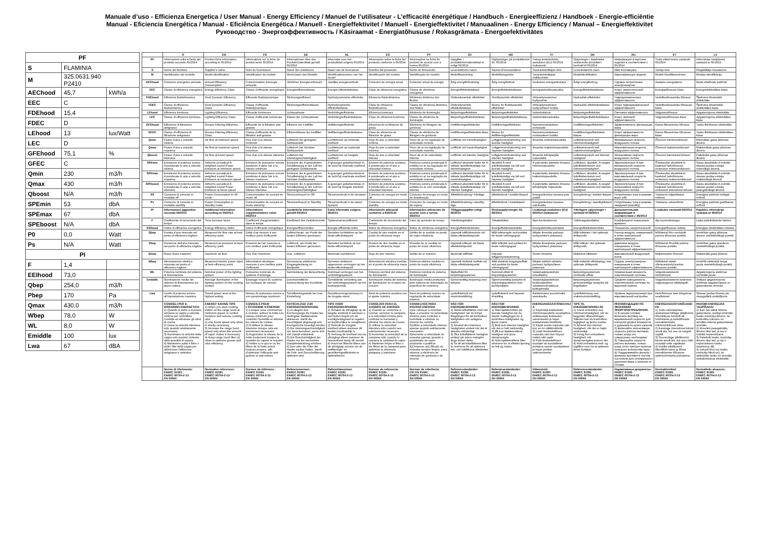Manuale d’uso - Efficienza Energetica / User Manual - Energy Efficiency / Manuel de l’utilisateur - L’efficacité énergétique / Handbuch - Energieeffizienz / Handboek - Energie-efficiëntie
Manual - Eficiencia Energética / Manual - Eficiência Energética / Manuell - Energieffektivitet / Manuell - Energieffektivitet / Manuaalinen - Energy Efficiency / Manual – Energieffektivitet
Руководство - Энергоэффективность / Käsiraamat - Energiatõhususe / Rokasgrāmata - Energoefektivitātes
| PF | | |
| --- | --- | --- |
| S | FLAMINIA | |
| M | 325.0631.940 P2410 | |
| AEChood | 45,7 | kWh/a |
| EEC | C | |
| FDEhood | 15,4 | |
| FDEC | D | |
| LEhood | 13 | lux/Watt |
| LEC | D | |
| GFEhood | 75,1 | % |
| GFEC | C | |
| Qmin | 230 | m3/h |
| Qmax | 430 | m3/h |
| Qboost | N/A | m3/h |
| SPEmin | 53 | dbA |
| SPEmax | 67 | dbA |
| SPEboost | N/A | dbA |
| P0 | 0,0 | Watt |
| Ps | N/A | Watt |
| PI | | |
| F | 1,4 | |
| EEIhood | 73,0 | |
| Qbep | 254,0 | m3/h |
| Pbep | 170 | Pa |
| Qmax | 430,0 | m3/h |
| Wbep | 78,0 | W |
| WL | 8,0 | W |
| Emiddle | 100 | lux |
| Lwa | 67 | dBA |
| | IT | EN | FR | DE | NL | ES | PT | SV | NO | FI | DK | RU | ET | LV |
| --- | --- | --- | --- | --- | --- | --- | --- | --- | --- | --- | --- | --- | --- | --- |
| PF | Informazioni sulla scheda del prodotto secondo 65/2014 | Product fiche information, according to 65/2014 | Informations sur la fiche du produit selon 65/2014 | Informationen über das Produkt-Datenblatt gemäß 65/2014 | Informatie over het productblad volgens 65/2014 | Información sobre la ficha del producto conforme a 65/2014 | Informações na ficha do produto de acordo com a norma 65/2014 | Uppgifter i produktinformationsblad et enligt 65/2014 | Opplysninger på produktkortet iht. 65/2014 | Tietoja tuotetiedoista asetuksen (EU) 65/2014 mukaisesti | Oplysninger i databladet vedrørende produktet i henhold til 65/2014 | Информация в карточке изделия в соответствии с 65/2014 | Toote etiketi teave vastavalt 65/2014 | Informācija marķējumā saskaņā ar 65/2014 |
| S | Nome del fornitore | Supplier's name | Nom du fournisseur | Name des Zulieferers | Naam van de leverancier | Nombre del proveedor | Nome do fornecedor | Leverantörens namn | Navnet til leverandøren | Tavarantoimittajan nimi | Leverandørens navn | Имя поставщика | Tarnija nimi | Piegādātāja nosaukums |
| M | Identificativo del modello | Model identification | Identification du modèle | Ident-Daten des Modells | Identificatienummer van het model | Identificación del modelo | Identificação do modelo | Modellbeteckning | Modellbetegnelse | Tavarantoimittajan mallitunniste | Modelidentifikation | Идентификация модели | Mudeli identifitseerimine | Modeļa identifikācija |
| AEChood | Consumo energetico annuale | Annual Efficiency Consumption | Consommation d'énergie annuelle | Jährlicher Energieverbrauch | Jaarlijks energieverbruik | Consumo de energía anual | Consumo anual de energia | Årlig energiförbrukning | Årlig energiforbruk | Vuotuinen energiankulutus | Årligt energiforbrug | Годовое потребление электроэнергии | Aastane energiatarve | Gada efektīvais patēriņš |
| EEC | Classe di efficienza energetica | Energy Efficiency Class | Classe d'efficacité énergétique | Energieeffizienzklasse | Energie-efficiëntieklasse | Clase de eficiencia energética | Classe de eficiência energética | Energieffektivitetsklass | Energieffektivitetsklasse | Energiatehokkuusluokka | Energieffektivitetsklasse | Класс энергетической эффективности | Energiatõhususe klass | Energoefektivitātes klase |
| FDEhood | Efficienza fluidodinamica | Fluid Dynamic Efficiency | Efficacité fluidodynamique | Strömungseffizienz | Hydrodynamische efficiëntie | Eficiencia fluidodinámica | Eficiência dinâmica dos fluidos | Flödesdynamisk effektivitet | Fluiddynamisk effektivitet | Virtausdynaaminen hyötysuhde | Hydraulisk effektivitet | Гидродинамическая эффективность | Vedelikudünaamika tõhusus | Šķidruma dinamiskā efektivitāte |
| FDEC | Classe di efficienza fluidodinamica | Fluid Dynamic Efficiency Class | Classe d'efficacité fluidodynamique | Strömungseffizienzklasse | Hydrodynamische efficiëntieklasse | Clase de eficiencia fluidodinámica | Classe de eficiência dinâmica dos fluidos | Flödesdynamisk effektivitetsklass | Klasse for fluiddynamisk effektivitet | Virtausdynaamisen hyötysuhteen luokka | Hydraulisk effektivitetsklasse | Класс гидродинамической эффективности | Vedelikudünaamika tõhususe klass | Šķidruma dinamiskās efektivitātes klase |
| LEhood | Efficienza luminosa | Lighting Efficiency | Efficacité lumineuse | Lichtausbeute | Verlichtingsefficiëntie | Eficiencia luminosa | Eficiência de iluminação | Belysningseffektivitet | Belysningseffektivitet | Valotehokkuus | Belysningseffektivitet | Световая эффективность | Valgustustõhusus | Apgaismojuma efektivitāte |
| LEC | Classe di efficienza luminosa | Lighting Efficiency Class | Classe d'efficacité lumineuse | Klasse der Lichtausbeute | Verlichtingsefficiëntieklasse | Clase de eficiencia luminosa | Classe de eficiência de iluminação | Belysningseffektivitetsklass | Belysningseffektivitetsklasse | Valotehokkuusluokka | Belysningseffektivitetsklasse | Класс световой эффективности | Valgustustõhususe klass | Apgaismojuma efektivitātes klase |
| GFEhood | Efficienza di filtrazione antigrasso | Grease Filtering Efficiency | Efficacité de la filtration anti-graisse | Effizienz der Fettfilter | Vetfilteringsefficiëntie | Eficiencia de la filtración de grasa | Eficiência de filtragem de gorduras | Fettfiltreringseffektivitet | Fettfiltreringseffektivitet | Rasvansuodatuksen erotusaste | Fedtfiltreringseffektivitet | Эффективность фильтрации жира | Rasva filtreerimise tõhusus | Tauku filtrēšanas efektivitāte |
| GFEC | Classe di efficienza di filtrazione antigrasso | Grease Filtering Efficiency Class | Classe d'efficacité de la filtration anti-graisse | Effizienzklasse der Fettfilter | Vetfilteringsefficiëntieklasse | Clase de eficiencia de filtración de grasa | Classe de eficiência de filtragem de gorduras | Fettfiltreringseffektivitets klass | Klasse for fettfiltreringseffektivitet | Rasvansuodatuksen erotusasteen luokka | Fedtfiltreringseffektivitets klasse | Класс эффективности фильтрации жира | Rasva filtreerimise tõhususe klass | Tauku filtrēšanas efektivitātes klase |
| Qmin | Flusso d'aria a velocità minima | Air flow at minimum speed | Flux d'air à la vitesse minimum | Luftstrom bei geringster Gebläsestufe | Luchtstroom op minimale snelheid | Flujo de aire a velocidad mínima | Fluxo de ar na regulação de velocidade mínima | Luftflöde vid minimihastighet | Luftgjennomstrømming ved laveste hastighet | Ilmavirta miniminopeudella | Luftstrømsværdi ved minimumshastighed | Минимальная скорость воздушного потока | Õhuvool miinimumkiirusel | Minimālais gaisa plūsmas ātrums |
| Qmax | Flusso d'aria a velocità massima | Air flow at maximum speed | Flux d'air à la vitesse maximum | Luftstrom bei höchster Gebläsestufe | Luchtstroom op maximale snelheid | Flujo de aire a velocidad máxima | Fluxo de ar na regulação de velocidade máxima | Luftflöde vid maximihastighet | Luftgjennomstrømming ved høyeste hastighet | Ilmavirta maksiminopeudella | Luftstrømsværdi ved maksimumshastighed | Максимальная скорость воздушного потока | Õhuvool maksimumkiirusel | Maksimālais gaisa plūsmas ātrums |
| Qboost | Flusso d'aria a velocità intensiva | Air flow at boost speed | Flux d'air à la vitesse intensive | Luftstrom bei Intensivgeschwindigkeit | Luchtstroom op hoogste snelheid | Flujo de aire a velocidad intensa | Fluxo de ar de velocidade intensa | Luftflöde vid intensiv hastighet | Luftgjennomstrømming ved intensiv hastighet | Ilmavirta kiihdytetyllä nopeudella | Luftstrømsværdi ved intensiv hastighed | Интенсивная скорость воздушного потока | Õhuvool intensiivsel kiirusel | Palielināts gaisa plūsmas ātrums |
| SPEmin | Emissione di potenza sonora A ponderata in aria a velocità minima | Airborne acoustical A-weighted sound Power Emission at minimum speed | Émission de puissance sonore pondérée A dans l'air à la vitesse minimum | Emission der A-gewichteten Schallleistung in der Luft bei geringster Gebläsestufe | A-gewogen geluidsemissie in de lucht bij minimale snelheid | Emisión de potencia acústica A ponderada en el aire a velocidad mínima | Potência sonora ponderada A emitida no ar na regulação de velocidade mínima | Luftburet akustiskt buller för A-viktade ljudeffektutsläpp vid minimihastighet | Akustisk A-veid lydeffektutslipp via luft ved laveste hastighet | A-painotettu ääniteho ilmassa miniminopeudella | Luftbåren, akustisk, A-vægtet lydeffektemission ved minimumshastighed | Звукоизлучение A при минимальной скорости воздушного потока | Õhukaudne akustiline A-kaalutud helivõimsuse emissioon miinimumkiirusel | Gaisa akustiskās A-svērtās skaņas jaudas emisija minimālajā ātrumā |
| SPEmax | Emissione di potenza sonora A ponderata in aria a velocità massima | Airborne acoustical A-weighted sound Power Emission at maximum speed | Émission de puissance sonore pondérée A dans l'air à la vitesse maximum | Emission der A-gewichteten Schallleistung in der Luft bei höchster Gebläsestufe | A-gewogen geluidsemissie in de lucht bij maximale snelheid | Emisión de potencia acústica A ponderada en el aire a velocidad máxima | Potência sonora ponderada A emitida no ar na regulação de velocidade máxima | Luftburet akustiskt buller för A-viktade ljudeffektutsläpp vid maximihastighet | Akustisk A-veid lydeffektutslipp via luft ved høyeste hastighet | A-painotettu ääniteho ilmassa maksiminopeudella | Luftbåren, akustisk, A-vægtet lydeffektemission ved maksimumshastighed | Звукоизлучение A при максимальной скорости воздушного потока | Õhukaudne akustiline A-kaalutud helivõimsuse emissioon maksimumkiirusel | Gaisa akustiskās A-svērtās skaņas jaudas emisija maksimālajā ātrumā |
| SPEboost | Emissione di potenza sonora A ponderata in aria a velocità intensiva | Airborne acoustical A-weighted sound Power Emission at boost speed | Émission de puissance sonore pondérée A dans l'air à la vitesse intensive | Emission der A-gewichteten Schallleistung in der Luft bei Intensivgeschwindigkeit | A-gewogen geluidsemissie in de lucht bij hoogste snelheid | Emisión de potencia acústica A ponderada en el aire a velocidad intensiva | Potência sonora ponderada A emitida no ar com velocidade intensa | Luftburet akustiskt buller för A-viktade ljudeffektutsläpp vid intensiv hastighet | Akustisk A-veid lydeffektutslipp via luft ved intensiv hastighet | A-painotettu ääniteho ilmassa kiihdytetyllä nopeudella | Luftbåren, akustisk, A-vægtet lydeffektemission ved intensiv hastighed | Звукоизлучение A при интенсивной скорости воздушного потока | Õhukaudne akustiline A-kaalutud helivõimsuse emissioon intensiivsel kiirusel | Gaisa akustiskās A-svērtās skaņas jaudas emisija paaugstinātajā ātrumā |
| P0 | Consumo di corrente in modalità off | Power Consumption in off mode | Consommation de courant en mode off | Stromverbrauch in Off | Stroomverbruik in de uit-stand | Consumo de energía en modo off | Consumo de energia no modo de desativação | Effektförbrukning i frånläge | Effektforbruk i avslått tilstand | Energiankulutus tavassa pois päältä | Energiforbrug i slukket tilstand | Потребление тока в режиме выкл (off) | Toitetarve väljalülitatud režiimis | Enerģijas patēriņš izslēgtā režīmā |
| Ps | Consumo di corrente in modalità standby | Power Consumption in standby mode | Consommation de courant en mode stand-by | Stromverbrauch in Standby | Stroomverbruik in de stand-bystand | Consumo de energía en modo standby | Consumo de energia no modo de espera | Effektförbrukning i standby-läge | Effektforbruk i hviletilstand | Energiankulutus tavassa valmiustila | Energiforbrug i standbytilstand | Потребление тока в режиме ожидания (standby) | Toitetarve ooterežiimis | Enerģijas patēriņš gaidīšanas režīmā |
| PI | Informazioni aggiuntive secondo 66/2014 | Additional information according to 66/2014 | Informations supplémentaires selon 66/2014 | Zusätzliche Informationen gemäß 66/2014 | Extra informatie volgens 66/2014 | Información adicional conforme a 66/20144 | Informações adicionais de acordo com a norma 66/2014 | Tilläggsuppgifter enligt 66/2014 | Ekstraopplysninger iht. 66/2014 | Lisätietoja asetuksen (EU) 66/2014 mukaisesti | Yderligere oplysninger i henhold til 66/2014 | Дополнительная информация в соответствии с 66/2014 | Lisateave vastavalt 66/2014 | Papildus informācija saskaņā ar 66/2014 |
| F | Coefficiente di incremento del tempo | Time increase factor | Coefficient d'augmentation dans le temps | Koeffizient des Zeitinkrements | Tijdstoenamecoëfficiënt | Coeficiente de incremento del tiempo | Fator de aumento de tempo | Tidsökningsfaktor | Tidsøkefaktor | Ajan korotuskerroin | Tidsforøgelsesfaktor | Коэффициент повышения времени | Aja suurendustegur | Laika palielināšanās faktors |
| EEIhood | Indice di efficienza energetica | Energy Efficiency Index | Indice d'efficacité énergétique | Energieeffizienzindex | Energie-efficiëntie-index | Índice de eficiencia energética | Índice de eficiência energética | Energieffektivitetsindex | Energieffektivitetsindeks | Energiatehokkuusindeksi | Energieffektivitetsindeks | Показатель энергетической | Energiatõhususe indeks | Enerģijas efektivitātes indekss |
| Qbep | Portata d'aria misurata nel punto di efficienza migliore | Measured Air flow rate at best efficiency point | Débit d'air mesuré à son meilleur point d'efficacité | Luftdurchsatz, am Punkt der besten Effizienz gemessen | Gemeten luchtdebiet op het beste-efficiëntiepunt | Caudal de aire medido en el punto de eficiencia mejor | Débito de ar medido no ponto de maior eficiência | Uppmätt luftflödesvärde vid bästa effektivitetspunkt | Målt luftmengde ved punktet for beste virkningsgrad | Mitattu ilmavirta parhaan hyötysuhteen pisteessä | Målt luftstrøm i det optimale driftspunkt | Расход воздуха, измеренный в точке наибольшей эффективности | Mõõdetud õhu vooluhulk parima tõhususe punktis | Izmērītais gaisa plūsmas ātrums visefektīvākajā punktā |
| Pbep | Pressione dell'aria misurata nel punto di efficienza migliore | Measured air pressure at best efficiency point | Pression de l'air mesurée à son meilleur point d'efficacité | Luftdruck, am Punkt der besten Effizienz gemessen | Gemeten luchtdruk op het beste-efficiëntiepunt | Presión de aire medido en el punto de eficiencia mejor | Pressão de ar medida no ponto de maior eficiência | Uppmätt lufttryck vid bästa effektivitetspunkt | Målt lufttrykk ved punktet for beste virkningsgrad | Mitattu ilmanpaine parhaan hyötysuhteen pisteessä | Målt lufttryk i det optimale driftspunkt | Давление воздуха, измеренное в точке наибольшей эффективности | Mõõdetud õhurõhk parima tõhususe punktis | Izmērītais gaisa spiediens visefektīvākajā punktā |
| Qmax | flusso d'aria massimo | maximum air flow | Flux d'air maximum | max. Luftstrom | Maximale luchtstroom | Flujo de aire máximo | Débito de ar máximo | Maximalt luftflöde | Høyeste luftgjennomstrømming | Suurin ilmavirta | Maksimal luftstrøm | максимальный воздушный поток | Maksimaalne õhuvool | Maksimālā gaisa plūsma |
| Wbep | Alimentazione elettrica misurata nel punto di efficienza migliore | Measured electric power input at best efficiency point | Alimentation électrique mesurée à son meilleur point d'efficacité | Gemessene elektrische Eingangsleistung im Bestpunkt | Gemeten elektrisch opgenomen vermogen op het beste-efficiëntiepunt | Alimentación eléctrica medida en el punto de eficiencia mejor | Potência elétrica medida no ponto de maior eficiência | Uppmätt elektrisk ineffekt vid bästa effektivitetspunkt | Målt elektrisk inngangseffekt ved punktet for beste virkningsgrad | Mitattu sähkön ottoteho parhaan hyötysuhteen pisteessä | Målt elektrisk effektoptag i det optimale driftspunkt | Подача электроэнергии, измеренная в точке наибольшей эффективности | Mõõdetud elektri võimsussisend parima tõhususe punktis | Izmērītā elektriskā ieejas jauda visefektīvākajā punktā |
| WL | Potenza nominale del sistema di illuminazione | Nominal power of the lighting system | Puissance nominale du système d'éclairage | Nennleistung der Beleuchtung | Nominaal vermogen van het verlichtingssysteem | Potencia nominal del sistema de iluminación | Potência nominal do sistema de iluminação | Märkeffekt för belysningssystemet | Nominell effekt til belysningssystemet | Valaistusjärjestelmän nimellisteho | Belysningssystemets nominelle effekt | Номинальная мощность осветительной системы | Valgustussüsteemi nimivõimsus | Apgaismojuma sistēmas nominālā jauda |
| Emiddle | Illuminazione media del sistema di illuminazione sul piano cottura | Average illumination of the lighting system on the cooking surface | Éclairage moyen du système sur la plaque de cuisson | Durchschnittliche Ausleuchtung des Kochfelds | Gemiddelde verlichting van het verlichtingssysteem op het kookoppervlak | Iluminación media del sistema de iluminación en el plano de cocción | Iluminação média produzida pelo sistema de iluminação na superfície de cozedura | Genomsnittlig belysning över kokytan | Gjennomsnittlig lysstyrke til belysningssystemet over komfyrtoppen | Valaistusjärjestelmän keskimääräinen valaistusvoimakkuus keittopinnalla | Belysningssystemets gennemsnitlige lysstyrke på kogefladen | Средняя освещенность осветительной системы на варочной панели | Valgustussüsteemi keskmine valgustugevus pliidiplaadil | Vidējais apgaismojuma sistēmas apgaismojums uz gatavošanas virsmas |
| Lwa | Livello di potenza sonora all'impostazione massima | Sound power level at the highest setting | Niveau de puissance sonore à son paramétrage maximum | Schallleistungsstufe bei max. Einstellung | Geluidsvermogensniveau in de hoogste stand | Nivel de potencia acústica con el ajuste máximo | Nivel de potência sonora na regulação de velocidade máxima | Ljudeffektnivå vid maximiinställning | Lydeffektnivå ved høyeste innstilling | Äänitehotaso suurimmalla asetuksella | Lydeffektniveau ved maksimumsindstilling | Уровень звукоизлучения при максимальной настройке | Helivõimsuse tase kõrgeimal seadistusel | Skaņas jaudas līmenis pie visaugstākā uzstādījuma |
| | CONSIGLI PER IL RISPARMIO ENERGETICO 1) Quando si inizia a cucinare, azionare la cappa a velocità minima per controllare l'umidità ed eliminare gli odori di cucina 2) Usare la velocità intensiva solo quando strettamente necessario 3) Aumentare la velocità della cappa solo quando richiesto dalla quantità di vapore 4) Mantenere pulito il filtro o puliti i filtri della cappa per ottimizzare l'efficienza antigrasso e antiodori. | ENERGY SAVING TIPS 1) When you start cooking, switch on the range hood at minimum speed, to control moisture and remove cooking odor 2) Use boost speed only when is strictly necessary 3) Increase the range hood speed only when the amount of vapor makes it necessary 4) Keep range hood filter (s) clean to optimize grease and odor efficiency . | CONSEILS POUR L'ÉCONOMIE D'ÉNERGIE 1) Lorsque vous commencez à cuisiner, activez la hotte à la vitesse minimum pour contrôler l'humidité et éliminer les odeurs de cuisine. 2) N'utilisez la vitesse intensive lorsque cela est strictement nécessaire. 3) Augmentez la vitesse de la hotte seulement lorsque la quantité de vapeur le requiert. 4) Veillez à ce que le ou les filtres de la hotte soient toujours propres, afin d'optimiser l'efficacité anti-graisse et anti-odeurs. | RATSCHLÄGE ZUR ENERGIEEINSPARUNG 1) Zu Beginn des Kochvorgangs die Haube bei niedrigster Gebläsestufe aktivieren, damit die Feuchtigkeit abgesaugt und Kochgerüche beseitigt werden 2) Die Intensivgeschwindigkeit nur dann benutzen, wenn sich viel Dampf entwickelt. 3) Die Geschwindigkeit der Haube nur bei vermehrter Dampfentwicklung erhöhen 4) Den oder die Filter der Haube sauber halten, damit die Fett- und Geruchsfilterung optimiert wird. | TIPS VOOR ENERGIEBESPARING 1) Schakel de afzuigkap op de laagste snelheid in wanneer u met koken begint om de vochtigheidsgraad te regelen en kookluchtjes te verwijderen 2) Gebruik de hoogste snelheid alleen wanneer dit beslist noodzakelijk is 3) Verhoog de snelheid van de afzuigkap alleen wanneer de hoeveelheid damp dit vereist 4) Houd het filter/de filters van de afzuigkap schoon om de vetfilterings- en geurfilteringsefficiëntie te optimaliseren. | CONSEJOS PARA EL AHORRO DE ENERGÍA 1) Cuando se comienza a cocinar, accionar la campana a la velocidad mínima para controlar la humedad y eliminar los olores de cocina 2) Utilizar la velocidad intensiva sólo cuando sea estrictamente necesario 3) Aumentar la velocidad de la campana sólo cuando lo requiera la cantidad de vapor 4) Mantener limpio el filtro o los filtros de la campana para optimizar la eficiencia antigrasa y antiolores | CONSELHOS PARA POUPAR ENERGIA 1)Ao começar a cozinhar, ligue o exaustor na velocidade mínima, para controlar a humidade e eliminar os cheiros da cozinha 2)Utilize a velocidade intensa apenas quando estritamente necessário 3)Aumente a velocidade do exaustor apenas quando a quantidade de vapor produzido o justificar 4)Conserve o(s) filtro(s) do exaustor sempre limpos, para otimizar a eficiência de retenção de gorduras e de cheiros | RÅD FÖR ENERGIBESPARING 1) Starta köksfläkten med min. hastigheten när du börjar tillagningen för att kontrollera fuktigheten och avlägsna matos. 2) Använd den intensiva hastigheten endast när det är absolut nödvändigt. 3) Öka köksfläktens hastighet endast när större mängder ånga kräver detta. 4) Se till att köksfläktens filter är rent/rena för att optimera fett- och luktfiltrens effektivitet. | RÅD FOR ENERGIBESPARING 1) Start kjøkkenviften på laveste hastighet når du starter matlagingen for å kontrollere fuktigheten og fjerne matos. 2) Bruk kun intensiv hastighet når det er helt nødvendig 3) Øk kun kjøkkenviftens hastighet ved store dampmengde. 4) Hold kjøkkenviftens filter rent/rene for et effektiv fjerning av fett og matos. | ENERGIANSÄÄSTÖNEUVOJA 1) Käynnistä liesituuletin miniminopeudella ruoanlaittoa aloittaessasi kosteuden valvomiseksi ja hajun poistamiseksi keittiöstä 2) Käytä suurta nopeutta vain kun se on välttämätöntä 3) Lisää liesituulettimen nopeutta vain kun höyryn määrä sitä vaatii 4) Pidä liesituulettimen suodatin tai suodattimet puhtaina rasvan suodatuksen ja hajun poiston optimoimiseksi | TIPS TIL ENERGIBESPARELSE 1) Tænd emhætten ved minimumshastighed, når du begynder tilberedningen. Således kan du kontrollere fugtighed og fjerne mados. 2) Anvend kun intensiv hastighed, når det er højst nødvendigt. 3) Forøg kun emhættens hastighed, når dampmængden kræver det. 4) Hold emhættens fedt- og lugtfiltre rene for at optimere deres funktion. | РЕКОМЕНДАЦИИ ПО ЭКОНОМИИ ЭНЕРГОПОТРЕБЛЕНИЯ 1) В начале готовки включите вытяжку на минимальной скорости для контроля уровня влажности и удаления из кухни запахов 2) Включайте интенсивную скорость работы вытяжки, только когда это совершенно необходимо 3) Повышайте скорость работы вытяжки, только когда этого требует наличие большого количества пара 4) Поддерживайте фильтр / фильтры вытяжки в чистом состоянии для оптимального удаления жира и запахов от готовки. | ENERGIASÄÄSTUNÕUANDED 1) Toidu valmistamise alustamisel lülitage pliidikumm õhuniiskuse kontrolli all hoidmiseks ja toidulõhnade eemaldamiseks miinimumkiirusel sisse 2) Kasutage intensiivset kiirust ainult siis, kui see on rangelt vajalik 3) Suurendage pliidikummi kiirust ainult siis, kui auru hulk muudab selle vajalikuks 4) Hoidke pliidikummi filter/filtrid rasva ja lõhna eemaldamise tõhususe optimeerimiseks puhastena. | PADOMI ENERĢIJAS TAUPĪŠANAI 1) Kad Jūs sākat ēdiena gatavošanu, ieslēgt minimālo tvaiku nosūcēja ātrumu, lai kontrolētu mitrumu un aizvāktu ēdiena gatavošanas aromātu. 2) Izmantot paaugstinātu ātrumu tikai tad, ja tas ir noteikti nepieciešams. 3) Palielināt tvaiku nosūcēja ātrumu tikai tad, ja tas ir nepieciešams tvaiku daudzuma dēļ. 4) Uzturēt tīru(-us) tvaiku nosūcēja filtru(-us), lai optimizētu tauku un aromātu neitralizēšanas efektivitāti. |
| | Norme di riferimento: EN/IEC 61591 EN/IEC 60704-2-13 EN 50564 | Normative references: EN/IEC 61591 EN/IEC 60704-2-13 EN 50564 | Normes de référence : EN/IEC 61591 EN/IEC 60704-2-13 EN 50564 | Referenznormen: EN/IEC 61591 EN/IEC 60704-2-13 EN 50564 | Referentienormen EN/IEC 61591 EN/IEC 60704-2-13 EN 50564 | Normas de referencia: EN/IEC 61591 EN/IEC 60704-2-13 EN 50564 | Normas de referência: CEI EN 61591 EN/IEC 60704-2-13 EN 50564 | Referensstandarder: EN/IEC 61591 EN/IEC 60704-2-13 EN 50564 | Referansestandarder: EN/IEC 61591 EN/IEC 60704-2-13 EN 50564 | Viitenormit: EN/IEC 61591 EN/IEC 60704-2-13 EN 50564 | Referencestandarder: EN/IEC 61591 EN/IEC 60704-2-13 EN 50564 | Нормативные документы: EN/IEC 61591 EN/IEC 60704-2-13 EN 50564 | Normatiivviited: EN/IEC 61591 EN/IEC 60704-2-13 EN 50564 | Normatīvās atsauces: EN/IEC 61591 EN/IEC 60704-2-13 EN 50564 |